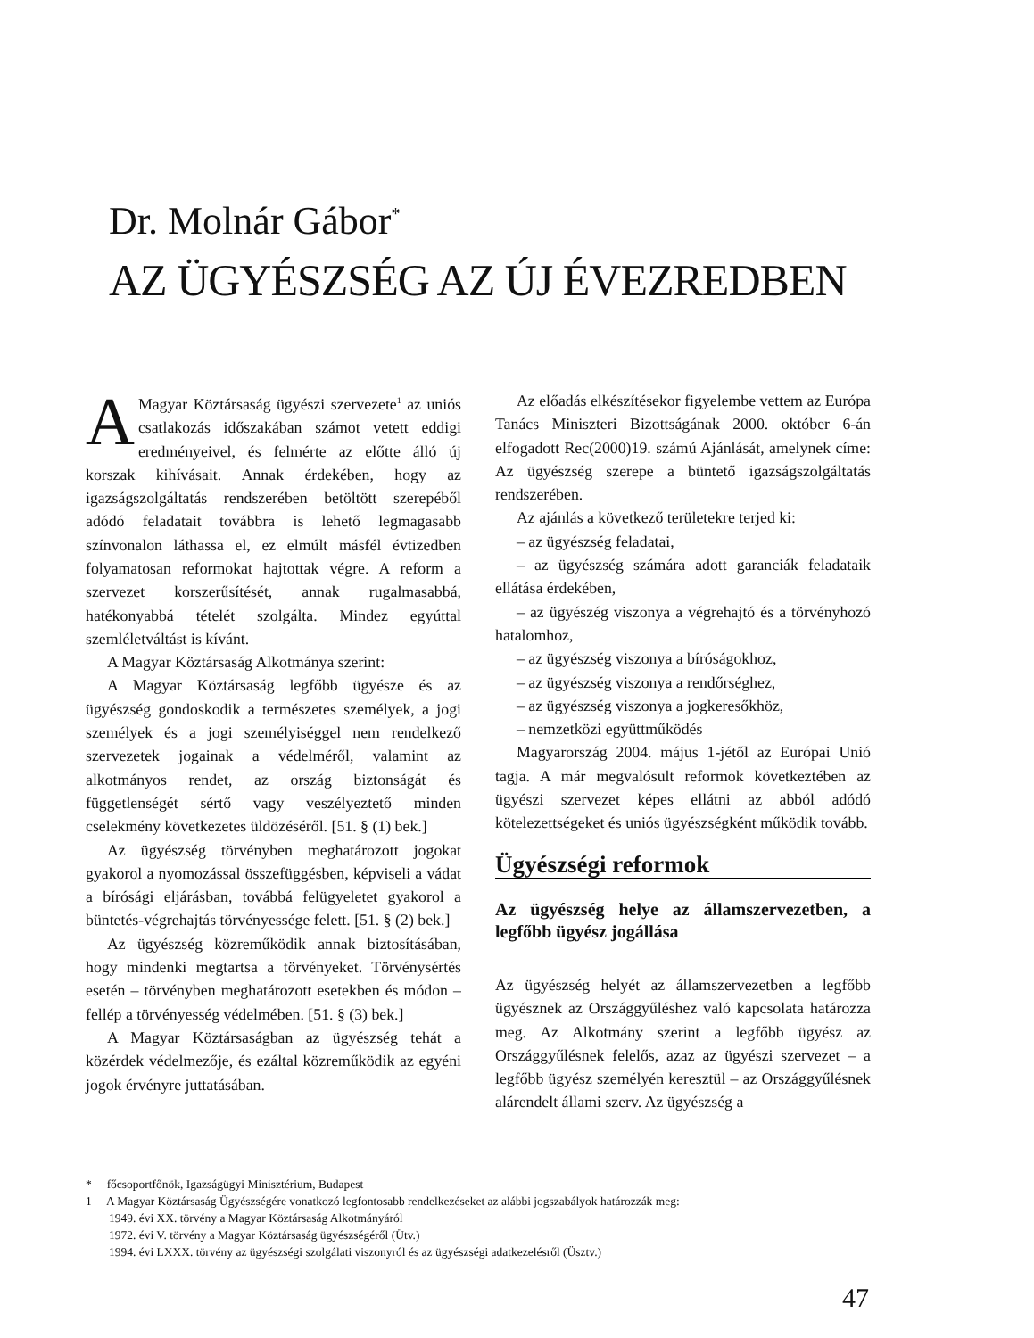Dr. Molnár Gábor<sup>*</sup>
AZ ÜGYÉSZSÉG AZ ÚJ ÉVEZREDBEN
AMagyar Köztársaság ügyészi szervezete<sup>1</sup> az uniós csatlakozás időszakában számot vetett eddigi eredményeivel, és felmérte az előtte álló új korszak kihívásait. Annak érdekében, hogy az igazságszolgáltatás rendszerében betöltött szerepéből adódó feladatait továbbra is lehető legmagasabb színvonalon láthassa el, ez elmúlt másfél évtizedben folyamatosan reformokat hajtottak végre. A reform a szervezet korszerűsítését, annak rugalmasabbá, hatékonyabbá tételét szolgálta. Mindez egyúttal szemléletváltást is kívánt.
A Magyar Köztársaság Alkotmánya szerint:
A Magyar Köztársaság legfőbb ügyésze és az ügyészség gondoskodik a természetes személyek, a jogi személyek és a jogi személyiséggel nem rendelkező szervezetek jogainak a védelméről, valamint az alkotmányos rendet, az ország biztonságát és függetlenségét sértő vagy veszélyeztető minden cselekmény következetes üldözéséről. [51. § (1) bek.]
Az ügyészség törvényben meghatározott jogokat gyakorol a nyomozással összefüggésben, képviseli a vádat a bírósági eljárásban, továbbá felügyeletet gyakorol a büntetés-végrehajtás törvényessége felett. [51. § (2) bek.]
Az ügyészség közreműködik annak biztosításában, hogy mindenki megtartsa a törvényeket. Törvénysértés esetén – törvényben meghatározott esetekben és módon – fellép a törvényesség védelmében. [51. § (3) bek.]
A Magyar Köztársaságban az ügyészség tehát a közérdek védelmezője, és ezáltal közreműködik az egyéni jogok érvényre juttatásában.
Az előadás elkészítésekor figyelembe vettem az Európa Tanács Miniszteri Bizottságának 2000. október 6-án elfogadott Rec(2000)19. számú Ajánlását, amelynek címe: Az ügyészség szerepe a büntető igazságszolgáltatás rendszerében.
Az ajánlás a következő területekre terjed ki:
– az ügyészség feladatai,
– az ügyészség számára adott garanciák feladataik ellátása érdekében,
– az ügyészég viszonya a végrehajtó és a törvényhozó hatalomhoz,
– az ügyészség viszonya a bíróságokhoz,
– az ügyészség viszonya a rendőrséghez,
– az ügyészség viszonya a jogkeresőkhöz,
– nemzetközi együttműködés
Magyarország 2004. május 1-jétől az Európai Unió tagja. A már megvalósult reformok következtében az ügyészi szervezet képes ellátni az abból adódó kötelezettségeket és uniós ügyészségként működik tovább.
Ügyészségi reformok
Az ügyészség helye az államszervezetben, a legfőbb ügyész jogállása
Az ügyészség helyét az államszervezetben a legfőbb ügyésznek az Országgyűléshez való kapcsolata határozza meg. Az Alkotmány szerint a legfőbb ügyész az Országgyűlésnek felelős, azaz az ügyészi szervezet – a legfőbb ügyész személyén keresztül – az Országgyűlésnek alárendelt állami szerv. Az ügyészség a
* főcsoportfőnök, Igazságügyi Minisztérium, Budapest
1 A Magyar Köztársaság Ügyészségére vonatkozó legfontosabb rendelkezéseket az alábbi jogszabályok határozzák meg:
1949. évi XX. törvény a Magyar Köztársaság Alkotmányáról
1972. évi V. törvény a Magyar Köztársaság ügyészségéről (Ütv.)
1994. évi LXXX. törvény az ügyészségi szolgálati viszonyról és az ügyészségi adatkezelésről (Üsztv.)
47